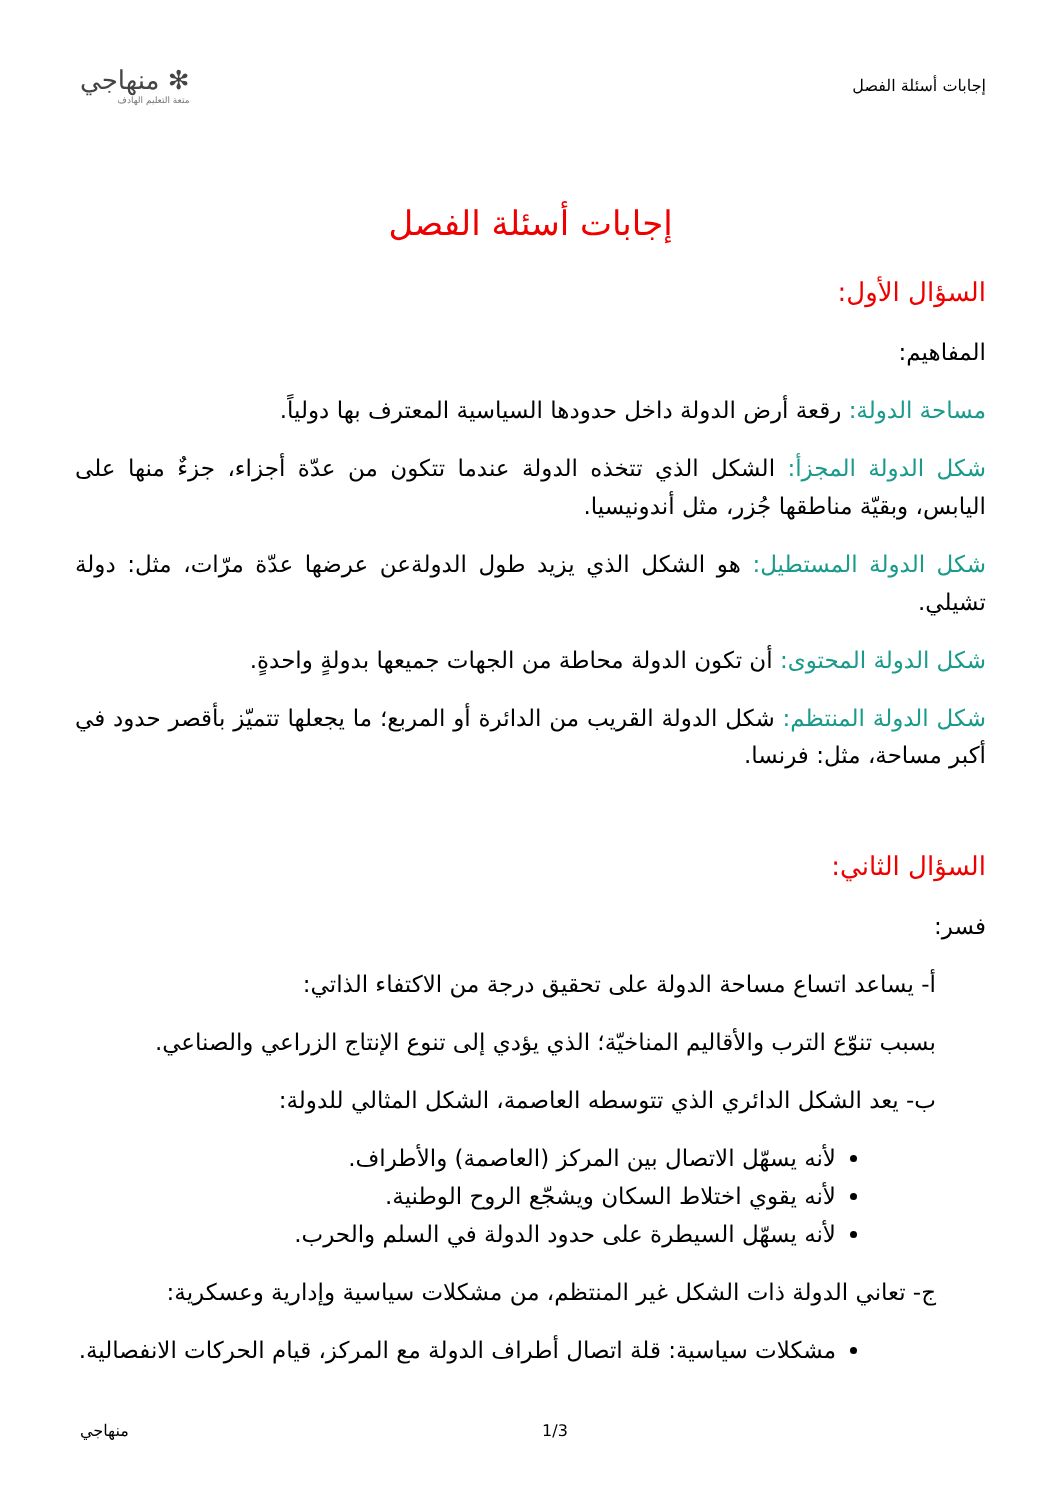إجابات أسئلة الفصل
✻ منهاجي
متعة التعليم الهادف
إجابات أسئلة الفصل
السؤال الأول:
المفاهيم:
مساحة الدولة: رقعة أرض الدولة داخل حدودها السياسية المعترف بها دولياً.
شكل الدولة المجزأ: الشكل الذي تتخذه الدولة عندما تتكون من عدّة أجزاء، جزءٌ منها على اليابس، وبقيّة مناطقها جُزر، مثل أندونيسيا.
شكل الدولة المستطيل: هو الشكل الذي يزيد طول الدولةعن عرضها عدّة مرّات، مثل: دولة تشيلي.
شكل الدولة المحتوى: أن تكون الدولة محاطة من الجهات جميعها بدولةٍ واحدةٍ.
شكل الدولة المنتظم: شكل الدولة القريب من الدائرة أو المربع؛ ما يجعلها تتميّز بأقصر حدود في أكبر مساحة، مثل: فرنسا.
السؤال الثاني:
فسر:
أ- يساعد اتساع مساحة الدولة على تحقيق درجة من الاكتفاء الذاتي:
بسبب تنوّع الترب والأقاليم المناخيّة؛ الذي يؤدي إلى تنوع الإنتاج الزراعي والصناعي.
ب- يعد الشكل الدائري الذي تتوسطه العاصمة، الشكل المثالي للدولة:
لأنه يسهّل الاتصال بين المركز (العاصمة) والأطراف.
لأنه يقوي اختلاط السكان ويشجّع الروح الوطنية.
لأنه يسهّل السيطرة على حدود الدولة في السلم والحرب.
ج- تعاني الدولة ذات الشكل غير المنتظم، من مشكلات سياسية وإدارية وعسكرية:
مشكلات سياسية: قلة اتصال أطراف الدولة مع المركز، قيام الحركات الانفصالية.
منهاجي 1/3